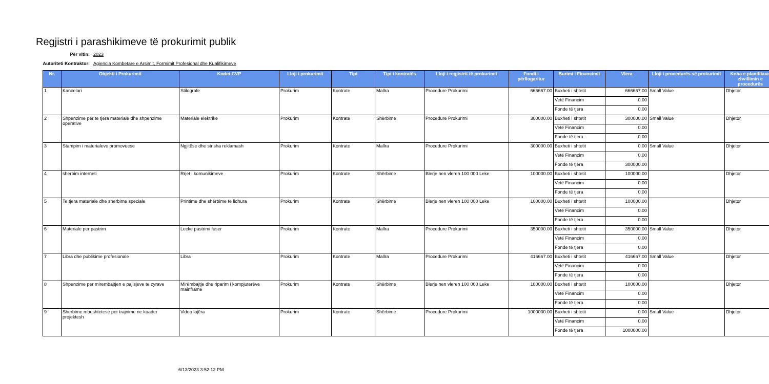Regjistri i parashikimeve të prokurimit publik
Për vitin: 2023
Autoriteti Kontraktor: Agjencia Kombetare e Arsimit, Formimit Profesional dhe Kualifikimeve
| Nr. | Objekti i Prokurimit | Kodet CVP | Lloji i prokurimit | Tipi | Tipi i kontratës | Lloji i regjistrit të prokurimit | Fondi i përllogaritur | Burimi i Financimit | Vlera | Lloji i procedurës së prokurimit | Koha e planifikuar zhvillimin e procedurës |
| --- | --- | --- | --- | --- | --- | --- | --- | --- | --- | --- | --- |
| 1 | Kancelari | Stilografe | Prokurim | Kontrate | Mallra | Procedure Prokurimi | 666667.00 | Buxheti i shtetit | 666667.00 | Small Value | Dhjetor |
| | | | | | | | | Vetë Financim | 0.00 | | |
| | | | | | | | | Fonde të tjera | 0.00 | | |
| 2 | Shpenzime per te tjera materiale dhe shpenzime operative | Materiale elektrike | Prokurim | Kontrate | Shërbime | Procedure Prokurimi | 300000.00 | Buxheti i shtetit | 300000.00 | Small Value | Dhjetor |
| | | | | | | | | Vetë Financim | 0.00 | | |
| | | | | | | | | Fonde të tjera | 0.00 | | |
| 3 | Stampim i materialeve promovuese | Ngjitëse dhe strisha reklamash | Prokurim | Kontrate | Mallra | Procedure Prokurimi | 300000.00 | Buxheti i shtetit | 0.00 | Small Value | Dhjetor |
| | | | | | | | | Vetë Financim | 0.00 | | |
| | | | | | | | | Fonde të tjera | 300000.00 | | |
| 4 | sherbim interneti | Rrjet i komunikimeve | Prokurim | Kontrate | Shërbime | Blerje nen vleren 100 000 Leke | 100000.00 | Buxheti i shtetit | 100000.00 | | Dhjetor |
| | | | | | | | | Vetë Financim | 0.00 | | |
| | | | | | | | | Fonde të tjera | 0.00 | | |
| 5 | Te tjera materiale dhe sherbime speciale | Printime dhe shërbime të lidhura | Prokurim | Kontrate | Shërbime | Blerje nen vleren 100 000 Leke | 100000.00 | Buxheti i shtetit | 100000.00 | | Dhjetor |
| | | | | | | | | Vetë Financim | 0.00 | | |
| | | | | | | | | Fonde të tjera | 0.00 | | |
| 6 | Materiale per pastrim | Lecke pastrimi fuser | Prokurim | Kontrate | Mallra | Procedure Prokurimi | 350000.00 | Buxheti i shtetit | 350000.00 | Small Value | Dhjetor |
| | | | | | | | | Vetë Financim | 0.00 | | |
| | | | | | | | | Fonde të tjera | 0.00 | | |
| 7 | Libra dhe publikime profesionale | Libra | Prokurim | Kontrate | Mallra | Procedure Prokurimi | 416667.00 | Buxheti i shtetit | 416667.00 | Small Value | Dhjetor |
| | | | | | | | | Vetë Financim | 0.00 | | |
| | | | | | | | | Fonde të tjera | 0.00 | | |
| 8 | Shpenzime per mirembajtjen e pajisjeve te zyrave | Mirëmbajtje dhe riparim i kompjuterëve mainframe | Prokurim | Kontrate | Shërbime | Blerje nen vleren 100 000 Leke | 100000.00 | Buxheti i shtetit | 100000.00 | | Dhjetor |
| | | | | | | | | Vetë Financim | 0.00 | | |
| | | | | | | | | Fonde të tjera | 0.00 | | |
| 9 | Sherbime mbeshtetese per trajnime ne kuader projektesh | Video lojëra | Prokurim | Kontrate | Shërbime | Procedure Prokurimi | 1000000.00 | Buxheti i shtetit | 0.00 | Small Value | Dhjetor |
| | | | | | | | | Vetë Financim | 0.00 | | |
| | | | | | | | | Fonde të tjera | 1000000.00 | | |
6/13/2023 3:52:12 PM